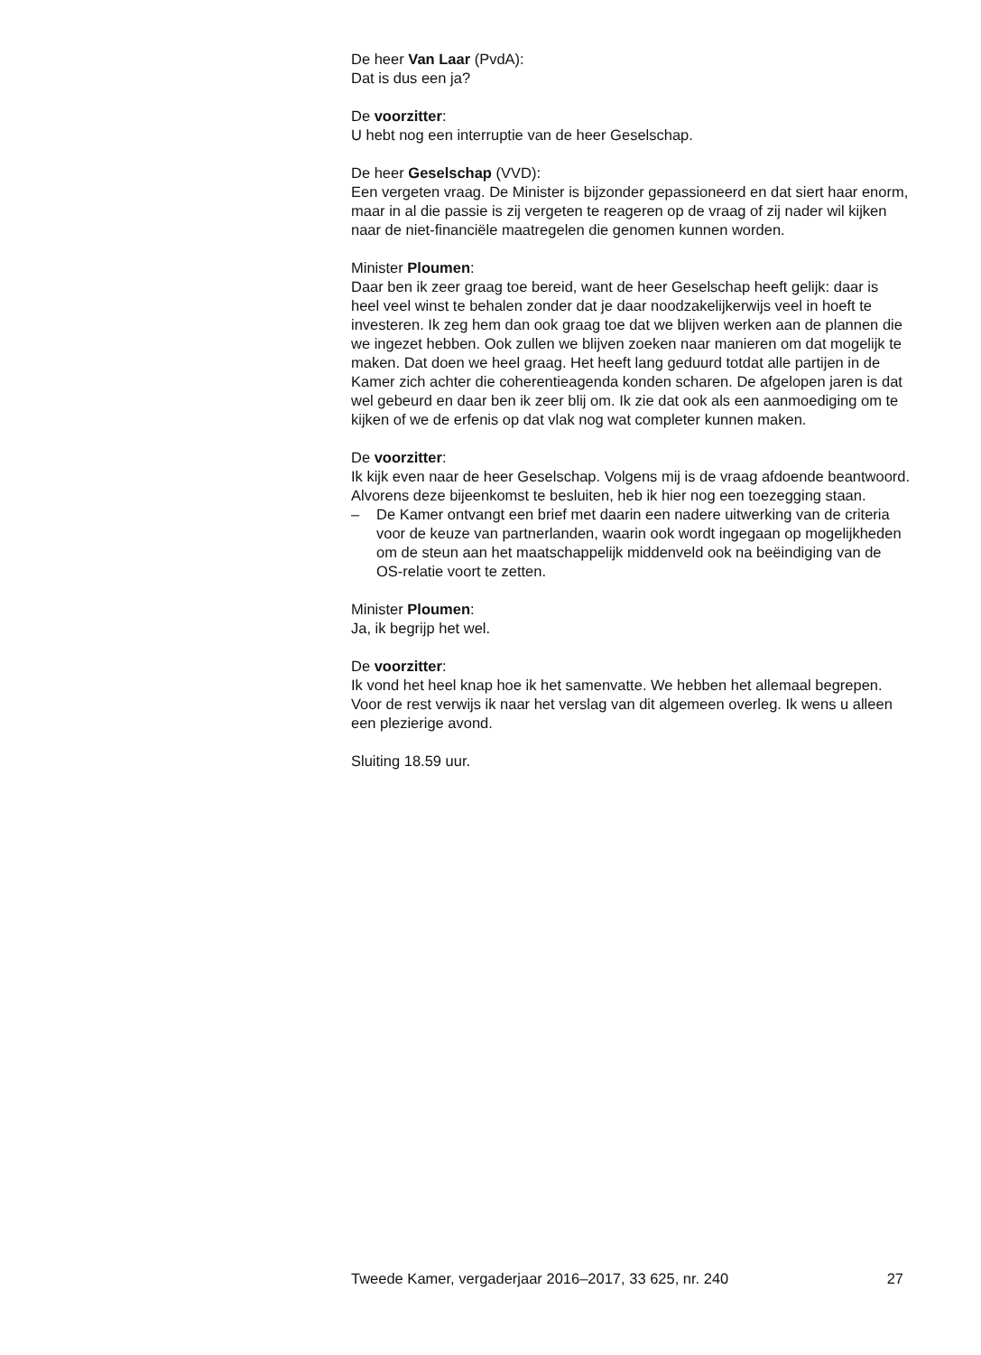De heer Van Laar (PvdA):
Dat is dus een ja?
De voorzitter:
U hebt nog een interruptie van de heer Geselschap.
De heer Geselschap (VVD):
Een vergeten vraag. De Minister is bijzonder gepassioneerd en dat siert haar enorm, maar in al die passie is zij vergeten te reageren op de vraag of zij nader wil kijken naar de niet-financiële maatregelen die genomen kunnen worden.
Minister Ploumen:
Daar ben ik zeer graag toe bereid, want de heer Geselschap heeft gelijk: daar is heel veel winst te behalen zonder dat je daar noodzakelijkerwijs veel in hoeft te investeren. Ik zeg hem dan ook graag toe dat we blijven werken aan de plannen die we ingezet hebben. Ook zullen we blijven zoeken naar manieren om dat mogelijk te maken. Dat doen we heel graag. Het heeft lang geduurd totdat alle partijen in de Kamer zich achter die coherentieagenda konden scharen. De afgelopen jaren is dat wel gebeurd en daar ben ik zeer blij om. Ik zie dat ook als een aanmoediging om te kijken of we de erfenis op dat vlak nog wat completer kunnen maken.
De voorzitter:
Ik kijk even naar de heer Geselschap. Volgens mij is de vraag afdoende beantwoord. Alvorens deze bijeenkomst te besluiten, heb ik hier nog een toezegging staan.
– De Kamer ontvangt een brief met daarin een nadere uitwerking van de criteria voor de keuze van partnerlanden, waarin ook wordt ingegaan op mogelijkheden om de steun aan het maatschappelijk middenveld ook na beëindiging van de OS-relatie voort te zetten.
Minister Ploumen:
Ja, ik begrijp het wel.
De voorzitter:
Ik vond het heel knap hoe ik het samenvatte. We hebben het allemaal begrepen. Voor de rest verwijs ik naar het verslag van dit algemeen overleg. Ik wens u alleen een plezierige avond.
Sluiting 18.59 uur.
Tweede Kamer, vergaderjaar 2016–2017, 33 625, nr. 240 27